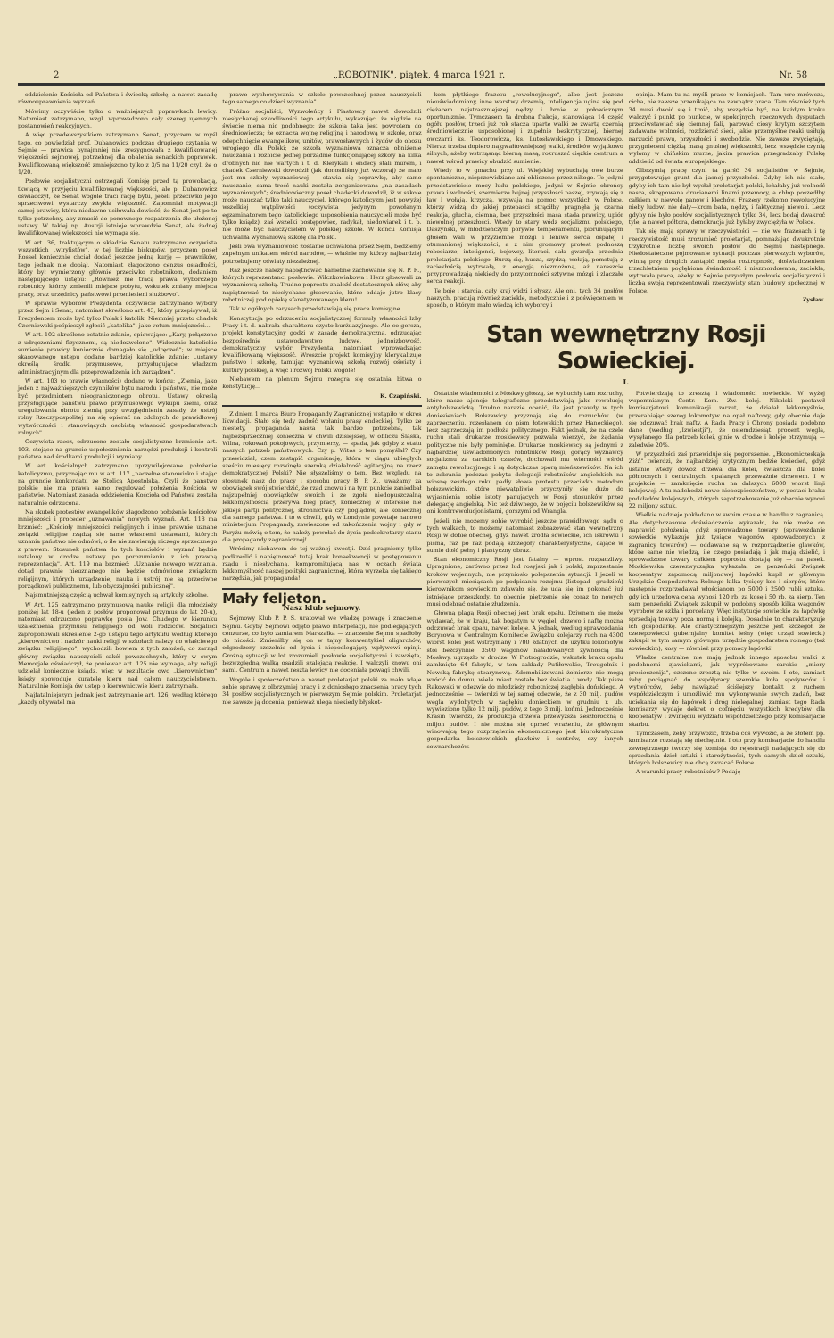2 „ROBOTNIK", piątek, 4 marca 1921 r. Nr. 58
oddzielenie Kościoła od Państwa i świecką szkołę, a nawet zasadę równouprawnienia wyznań.
Mówimy oczywiście tylko o ważniejszych poprawkach lewicy. Natomiast zatrzymano, wzgl. wprowadzono cały szereg ujemnych postanowień reakcyjnych.
A więc przedewszystkiem zatrzymano Senat, przyczem w myśl tego, co powiedział prof. Dubanowicz podczas drugiego czytania w Sejmie — prawica bynajmniej nie zrezygnowała z kwalifikowanej większości sejmowej, potrzebnej dla obalenia senackich poprawek. Kwalifikowaną większość zmniejszono tylko z 3/5 na 11/20 czyli że o 1/20.
Posłowie socjalistyczni ostrzegali Komisję przed tą prowokacją, tkwiącą w przyjęciu kwalifikowanej większości, ale p. Dubanowicz oświadczył, że Senat wogóle traci rację bytu, jeżeli przeciwko jego sprzeciwowi wystarczy zwykła większość. Zapomniał motywacji samej prawicy, która niedawno usiłowała dowieść, że Senat jest po to tylko potrzebny, aby zmusić do ponownego rozpatrzenia źle ułożonej ustawy. W takiej np. Austrji istnieje wprawdzie Senat, ale żadnej kwalifikowanej większości nie wymaga się.
W art. 36, traktującym o składzie Senatu zatrzymano oczywista wszystkich „wirylistów", w tej liczbie biskupów, przyczem poseł Rossel koniecznie chciał dodać jeszcze jedną kurję — prawników, tego jednak nie dopiął. Natomiast złagodzono cenzus osiadłości, który był wymierzony głównie przeciwko robotnikom, dodaniem następującego ustępu: „Również nie tracą prawa wyborczego robotnicy, którzy zmienili miejsce pobytu, wskutek zmiany miejsca pracy, oraz urzędnicy państwowi przeniesieni służbowo".
W sprawie wyborów Prezydenta oczywiście zatrzymano wybory przez Sejm i Senat, natomiast skreślono art. 43, który przepisywał, iż Prezydentem może być tylko Polak i katolik. Niemniej przeto chadek Czerniewski pośpieszył zgłosić „katolika", jako votum mniejszości...
W art. 102 skreślono ostatnie zdanie, opiewające: „Kary, połączone z udręczeniami fizycznemi, są niedozwolone". Widocznie katolickie sumienie prawicy koniecznie domagało się „udręczeń"; w miejsce skasowanego ustępu dodano bardziej katolickie zdanie: „ustawy określą środki przymusowe, przysługujące władzom administracyjnym dla przeprowadzenia ich zarządzeń".
W art. 103 (o prawie własności) dodano w końcu: „Ziemia, jako jeden z najważniejszych czynników bytu narodu i państwa, nie może być przedmiotem nieograniczonego obrotu. Ustawy określą przysługujące państwu prawo przymusowego wykupu ziemi, oraz uregulowania obrotu ziemią przy uwzględnieniu zasady, że ustrój rolny Rzeczypospolitej ma się opierać na zdolnych do prawidłowej wytwórczości i stanowiących osobistą własność gospodarstwach rolnych".
Oczywista rzecz, odrzucone zostało socjalistyczne brzmienie art. 103, stojące na gruncie uspołecznienia narzędzi produkcji i kontroli państwa nad środkami produkcji i wymiany.
W art. kościelnych zatrzymano uprzywilejowane położenie katolicyzmu, przyznając mu w art. 117 „naczelne stanowisko i stając na gruncie konkordatu ze Stolicą Apostolską. Czyli że państwo polskie nie ma prawa samo regulować położenia Kościoła w państwie. Natomiast zasada oddzielenia Kościoła od Państwa została naturalnie odrzucona.
Na skutek protestów ewangelików złagodzono położenie kościołów mniejszości i proceder „uznawania" nowych wyznań. Art. 118 ma brzmieć: „Kościoły mniejszości religijnych i inne prawnie uznane związki religijne rządzą się same własnemi ustawami, których uznania państwo nie odmówi, o ile nie zawierają niczego sprzecznego z prawem. Stosunek państwa do tych kościołów i wyznań będzie ustalony w drodze ustawy po porozumieniu z ich prawną reprezentacją". Art. 119 ma brzmieć: „Uznanie nowego wyznania, dotąd prawnie nieuznanego nie będzie odmówione związkom religijnym, których urządzenie, nauka i ustrój nie są przeciwne porządkowi publicznemu, lub obyczajności publicznej".
Najsmutniejszą częścią uchwał komisyjnych są artykuły szkolne.
W Art. 125 zatrzymano przymusową naukę religji dla młodzieży poniżej lat 18-u (jeden z posłów proponował przymus do lat 20-u), natomiast odrzucono poprawkę posła Jow. Chudego w kierunku uzależnienia przymusu religijnego od woli rodziców. Socjaliści zaproponowali skreślenie 2-go ustępu tego artykułu według którego „kierownictwo i nadzór nauki religji w szkołach należy do właściwego związku religijnego"; wychodzili bowiem z tych założeń, co zarząd główny związku nauczycieli szkół powszechnych, który w swym Memorjale oświadczył, że ponieważ art. 125 nie wymaga, aby religji udzielał koniecznie ksiądz, więc w rezultacie owo „kierownictwo" księży spowoduje kuratelę kleru nad całem nauczycielstwem. Naturalnie Komisja ów ustęp o kierownictwie kleru zatrzymała.
Najfatalniejszym jednak jest zatrzymanie art. 126, według którego „każdy obywatel ma
prawo wychowywania w szkole powszechnej przez nauczycieli tego samego co dzieci wyznania".
Próżno socjaliści, Wyzwoleńcy i Piastowcy nawet dowodzili niesłychanej szkodliwości tego artykułu, wykazując, że nigdzie na świecie niema nic podobnego; że szkoła taka jest powrotem do średniowiecza; że oznacza wojnę religijną i narodową w szkole, oraz odepchnięcie ewangelików, unitów, prawosławnych i żydów do obozu wrogiego dla Polski; że szkoła wyznaniowa oznacza obniżenie nauczania i rozbicie jednej porządnie funkcjonującej szkoły na kilka drobnych nic nie wartych i t. d. Klerykali i endecy stali murem, i chadek Czerniewski dowodził (jak donosiliśmy już wczoraj) że mało jest mu szkoły wyznaniowej — stawia się poprawkę, aby samo nauczanie, sama treść nauki została zorganizowana „na zasadach wyznaniowych"; średniowieczny poseł chadecki dowodził, iż w szkole może nauczać tylko taki nauczyciel, którego katolicyzm jest powyżej wszelkiej wątpliwości (oczywista jedynym powołanym egzaminatorem tego katolickiego usposobienia nauczycieli może być tylko ksiądz), zaś wszelki postępowiec, radykał, niedowiarek i t. p. nie może być nauczycielem w polskiej szkole. W końcu Komisja uchwaliła wyznaniową szkołę dla Polski.
Jeśli owa wyznaniowość zostanie uchwalona przez Sejm, będziemy zupełnym unikatem wśród narodów, — właśnie my, którzy najbardziej potrzebujemy oświaty niezależnej.
Raz jeszcze należy napiętnować haniebne zachowanie się N. P. R., których reprezentanci posłowie: Wilczkowiakowa i Herz głosowali za wyznaniową szkołą. Trudno poprostu znaleźć dostatecznych słów, aby napiętnować to niesłychane głosowanie, które oddaje jutro klasy robotniczej pod opiekę sfanatyzowanego kleru!
Tak w ogólnych zarysach przedstawiają się prace komisyjne.
Konstytucja po odrzuceniu socjalistycznej formuły własności Izby Pracy i t. d. nabrała charakteru czysto burżuazyjnego. Ale co gorsza, projekt konstytucyjny godzi w zasadę demokratyczną, odrzucając bezpośrednie ustawodawstwo ludowe, jednoizbowość, demokratyczny wybór Prezydenta, natomiast wprowadzając kwalifikowaną większość. Wreszcie projekt komisyjny klerykalizuje państwo i szkołę, tamując wyznaniową szkołą rozwój oświaty i kultury polskiej, a więc i rozwój Polski wogóle!
Niebawem na plenum Sejmu rozegra się ostatnia bitwa o konstytucję...
K. Czapiński.
Z dniem 1 marca Biuro Propagandy Zagranicznej wstąpiło w okres likwidacji. Stało się tedy zadość wołaniu prasy endeckiej. Tylko że niestety, propaganda nasza tak bardzo potrzebna, tak najbezsprzeczniej konieczna w chwili dzisiejszej, w obliczu Śląska, Wilna, rokowań pokojowych, przymierzy, — spada, jak gdyby z etatu naszych potrzeb państwowych. Czy p. Witos o tem pomyślał? Czy przewidział, czem zastąpić organizację, która w ciągu ubiegłych sześciu miesięcy rozwinęła szeroką działalność agitacyjną na rzecz demokratycznej Polski? Nie słyszeliśmy o tem. Bez względu na stosunek nasz do pracy i sposobu pracy B. P. Z., uważamy za obowiązek swój stwierdzić, że rząd znowu i na tym punkcie zaniedbał najzupełniej obowiązków swoich i ze zgoła niedopuszczalną lekkomyślnością przerywa bieg pracy, koniecznej w interesie nie jakiejś partji politycznej, stronnictwa czy poglądów, ale koniecznej dla samego państwa. I to w chwili, gdy w Londynie powstaje nanowo ministerjum Propagandy, zawieszone od zakończenia wojny i gdy w Paryżu mówią o tem, że należy powołać do życia podsekretarzy stanu dla propagandy zagranicznej!
Wrócimy niebawem do tej ważnej kwestji. Dziś pragniemy tylko podkreślić i napiętnować tutaj brak konsekwencji w postępowaniu rządu i niesłychaną, kompromitującą nas w oczach świata lekkomyślność naszej polityki zagranicznej, która wyrzeka się takiego narzędzia, jak propaganda!
Mały feljeton.
Nasz klub sejmowy.
Sejmowy Klub P. P. S. uratował we władzę powagę i znaczenie Sejmu. Gdyby Sejmowi odjęto prawo interpelacji, nie podlegających cenzurze, co było zamiarem Marszałka — znaczenie Sejmu spadłoby do nicości. Zmieniłby się on w tajny konwentykiel oligarchów, odgrodzony szczelnie od życia i niepodlegający wpływowi opinji. Groźną sytuacji w lot zrozumieli posłowie socjalistyczni i zawzięta, bezwzględną walką osadzili szalejącą reakcję. I walczyli znowu oni sami. Centrum a nawet reszta lewicy nie doceniała powagi chwili.
Wogóle i społeczeństwo a nawet proletarjat polski za mało zdaje sobie sprawę z olbrzymiej pracy i z doniosłego znaczenia pracy tych 34 posłów socjalistycznych w pierwszym Sejmie polskim. Proletarjat nie zawsze ją docenia, ponieważ ulega niekiedy błyskot-
kom płytkiego frazesu „rewolucyjnego", albo jest jeszcze nieuświadomiony, inne warstwy drzemią, inteligencja ugina się pod ciężarem najstraszniejszej nędzy i brnie w połowicznym oportunizmie. Tymczasem ta drobna frakcja, stanowiąca 14 część ogółu posłów, trzeci już rok stacza uparte walki ze zwartą czernią średniowiecznie usposobionej i zupełnie bezkrytycznej, biernej owczarni ks. Teodorowicza, ks. Lutosławskiego i Dmowskiego. Nieraz trzeba dopiero najgwałtowniejszej walki, środków wyjątkowo silnych, ażeby wstrząsnąć bierną masą, rozruszać ciężkie centrum a nawet wśród prawicy obudzić sumienie.
Wtedy to w gmachu przy ul. Wiejskiej wybuchają owe burze spontaniczne, nieprzewidziane ani obliczone przez nikogo. To jedyni przedstawiciele mocy ludu polskiego, jedyni w Sejmie obrońcy prawa i wolności, szermierze bujnej przyszłości naszej, zrywają się z ław i wołają, krzyczą, wzywają na pomoc wszystkich w Polsce, którzy widzą do jakiej przepaści strąciłby pragnęła ją czarna reakcja, głucha, ciemna, bez przyszłości masa stada prawicy, upiór niewolnej przeszłości. Wtedy to stary wódz socjalizmu polskiego, Daszyński, w młodzieńczym porywie temperamentu, piorunującym głosem wali w przyziemne mózgi i leniwe serca ospałej i otumanionej większości, a z nim gromowy protest podnoszą robociarze, inteligenci, bojowcy, literaci, cała gwardja przednia proletarjatu polskiego. Burzą się, huczą, szydzą, wołają, pomstują z zaciekłością wytrwałą, z energją niezmożoną, aż nareszcie przyprowadzają niekiedy do przytomności sztywne mózgi i zlaczałe serca reakcji.
Te boje i starcia, cały kraj widzi i słyszy. Ale oni, tych 34 posłów naszych, pracują również zaciekle, metodycznie i z poświęceniem w sposób, o którym mało wiedzą ich wyborcy i
opinja. Mam tu na myśli prace w komisjach. Tam wre mrówcza, cicha, nie zawsze przenikająca na zewnątrz praca. Tam również tych 34 musi dwoić się i troić, aby wszędzie być, na każdym kroku walczyć i punkt po punkcie, w spokojnych, rzeczowych dysputach przeciwstawiać się ciemnej fali, parować ciosy krytym szczytem zadawane wolności, rozdzierać sieci, jakie przemyślne reaki usiłują narzucić prawu, przyszłości i swobodzie. Nie zawsze zwyciężają, przygnieceni ciężką masą gnuśnej większości, lecz wszędzie czynią wyłomy w chińskim murze, jakim prawica przegradzaby Polskę oddzielić od świata europejskiego.
Olbrzymią pracę czyni ta garść 34 socjalistów w Sejmie, przygotowując grunt dla jasnej przyszłości. Gdyby ich nie stało, gdyby ich tam nie był wysłał proletarjat polski, leżałaby już wolność nasza, skrępowana drucianemi linami przemocy, a chłop poszedłby całkiem w niewolę panów i klechów. Frazesy rzekomo rewolucyjne nieby ludowi nie dały—krom bata, nędzy, i faktycznej niewoli. Lecz gdyby nie było posłów socjalistycznych tylko 34, lecz bodaj dwakroć tyle, a nawet półtora, demokracja już byłaby zwyciężyła w Polsce.
Tak się mają sprawy w rzeczywistości — nie we frazesach i tę rzeczywistość musi zrozumieć proletarjat, pomnażając dwukrotnie trzykrotnie liczbę swoich posłów do Sejmu następnego. Niedostateczne pojmowanie sytuacji podczas pierwszych wyborów, winną przy drugich zastąpić męska roztropność, doświadczeniem trzechletniem pogłębiona świadomość i niezmordowana, zaciekła, wytrwała praca, ażeby w Sejmie przyszłym posłowie socjalistyczni i liczbą swoją reprezentowali rzeczywisty stan budowy społecznej w Polsce.
Zysław.
Stan wewnętrzny Rosji Sowieckiej.
I.
Ostatnie wiadomości z Moskwy głoszą, że wybuchły tam rozruchy, które nasze ajencje telegraficzne przedstawiają jako rewolucję antybolszewicką. Trudno narazie ocenić, ile jest prawdy w tych doniesieniach. Bolszewicy przyznają się do rozruchów (w zaprzeczeniu, rozesłanem do pism łotewskich przez Haneckiego), lecz zaprzeczają im podłoża politycznego. Fakt jednak, że na czele ruchu stali drukarze moskiewscy pozwala wierzyć, że żądania polityczne nie były pominięte. Drukarze moskiewscy są jednymi z najbardziej uświadomionych robotników Rosji, gorący wyznawcy socjalizmu za carskich czasów, dochowali mu wierności wśród zamętu rewolucyjnego i są dotychczas oporą mieńszewików. Na ich to zebraniu podczas pobytu delegacji robotników angielskich na wiosnę zeszłego roku padły słowa protestu przeciwko metodom bolszewickim, które niewątpliwie przyczyniły się dużo do wyjaśnienia sobie istoty panujących w Rosji stosunków przez delegację angielską. Nic też dziwnego, że w pojęciu bolszewików są oni kontrrewolucjonistami, gorszymi od Wrangla.
Jeżeli nie możemy sobie wyrobić jeszcze prawidłowego sądu o tych walkach, to możemy natomiast zobrazować stan wewnętrzny Rosji w dobie obecnej, gdyż nawet źródła sowieckie, ich iskrówki i pisma, raz po raz podają szczegóły charakterystyczne, dające w sumie dość pełny i plastyczny obraz.
Stan ekonomiczny Rosji jest fatalny — wprost rozpaczliwy. Upragnione, zarówno przez lud rosyjski jak i polski, zaprzestanie kroków wojennych, nie przyniosło polepszenia sytuacji. I jeżeli w pierwszych miesiącach po podpisaniu rozejmu (listopad—grudzień) kierownikom sowieckim zdawało się, że uda się im pokonać już istniejące przeszkody, to obecnie piętrzenie się coraz to nowych musi odebrać ostatnie złudzenia.
Główną plagą Rosji obecnej jest brak opału. Dziwnem się może wydawać, że w kraju, tak bogatym w węgiel, drzewo i naftę można odczuwać brak opału, nawet koleje. A jednak, według sprawozdania Borysowa w Centralnym Komitecie Związku kolejarzy ruch na 4300 wiorst kolei jest wstrzymany i 700 zdatnych do użytku lokomotyw stoi bezczynnie. 3500 wagonów naładowanych żywnością dla Moskwy, ugrzęzło w drodze. W Piotrogrodzie, wskutek braku opału zamknięto 64 fabryki, w tem zakłady Putiłowskie, Treugolnik i Newską fabrykę stearynową. Zdemobilizowani żołnierze nie mogą wrócić do domu, wiele miast zostało bez światła i wody. Tak pisze Rakowski w odezwie do młodzieży robotniczej zagłębia dońskiego. A jednocześnie — twierdzi w tej samej odezwie, że z 30 milj. pudów węgla wydobytych w zagłębiu donieckiem w grudniu r. ub. wywieziono tylko 12 milj. pudów, z tego 3 milj. końmi. Jednocześnie Krasin twierdzi, że produkcja drzewa przewyższa zeszłoroczną o miljon pudów. I nie można się oprzeć wrażeniu, że głównym winowajcą tego rozprzężenia ekonomicznego jest biurokratyczna gospodarka bolszewickich glawków i centrów, czy innych sownarchozów.
Potwierdzają to zresztą i wiadomości sowieckie. W wyżej wspomnianym Centr. Kom. Zw. kolej. Nikolski postawił komisarjatowi komunikacji zarzut, że działał lekkomyślnie, przerabiając szereg lokomotyw na opał naftowy, gdy obecnie daje się odczuwać brak nafty. A Rada Pracy i Obrony posiada podobno dane (według „Izwiestji"), że osiemdziesiąt procent węgla, wysyłanego dla potrzeb kolei, ginie w drodze i koleje otrzymują — zaledwie 20%.
W przyszłości zaś przewiduje się pogorszenie. „Ekonomiczeskaja Żiźń" twierdzi, że najbardziej krytycznym będzie kwiecień, gdyż ustanie wtedy dowóz drzewa dla kolei, zwłaszcza dla kolei północnych i centralnych, opalanych przeważnie drzewem. I w projekcie — zamknięcie ruchu na dalszych 6000 wiorst linji kolejowej. A tu nadchodzi nowe niebezpieczeństwo, w postaci braku podkładów kolejowych, których zapotrzebowanie już obecnie wynosi 22 miljony sztuk.
Wielkie nadzieje pokładano w swoim czasie w handlu z zagranicą. Ale dotychczasowe doświadczenie wykazało, że nie może on naprawić położenia, gdyż sprowadzone towary (sprawozdanie sowieckie wykazuje już tysiące wagonów sprowadzonych z zagranicy towarów) — oddawane są w rozporządzenie glawków, które same nie wiedzą, ile czego posiadają i jak mają dzielić, i sprowadzone towary całkiem poprostu dostają się — na pasek. Moskiewska czerezwyczajka wykazała, że penzeński Związek kooperatyw zapomocą miljonowej łapówki kupił w głównym Urzędzie Gospodarstwa Rolnego kilka tysięcy kos i sierpów, które następnie rozprzedawał włościanom po 5000 i 2500 rubli sztuka, gdy ich urzędowa cena wynosi 120 rb. za kosę i 50 rb. za sierp. Ten sam penzeński Związek zakupił w podobny sposób kilka wagonów wyrobów ze szkła i porcelany. Więc instytucje sowieckie za łapówkę sprzedają towary poza normą i kolejką. Dosadnie to charakteryzuje ich gospodarkę. Ale drastyczniejszym jeszcze jest szczegół, że czerepowiecki gubernjalny komitet leśny (więc urząd sowiecki) zakupił w tym samym głównym urzędzie gospodarstwa rolnego (też sowieckim), kosy — również przy pomocy łapówki!
Władze centralne nie mają jednak innego sposobu walki z podobnemi zjawiskami, jak wypróbowane carskie „miery presieczenija", czczone zresztą nie tylko w swoim. I oto, zamiast żeby pociągnąć do współpracy szerokie koła spożywców i wytwórców, żeby nawiązać ściślejszy kontakt z ruchem współdzielczym i umożliwić mu wykonywanie swych zadań, bez uciekania się do łapówek i dróg nielegalnej, zamiast tego Rada komisarzy wydaje dekret o cofnięciu wszystkich kredytów dla kooperatyw i zwinięciu wydziału współdzielczego przy komisarjacie skarbu.
Tymczasem, żeby przywozić, trzeba coś wywozić, a ze złotem pp. komisarze rozstają się niechętnie. I oto przy komisarjacie do handlu zewnętrznego tworzy się komisja do rejestracji nadających się do sprzedania dzieł sztuki i starożytności, tych samych dzieł sztuki, których bolszewicy nie chcą zwracać Polsce.
A warunki pracy robotników? Podaję